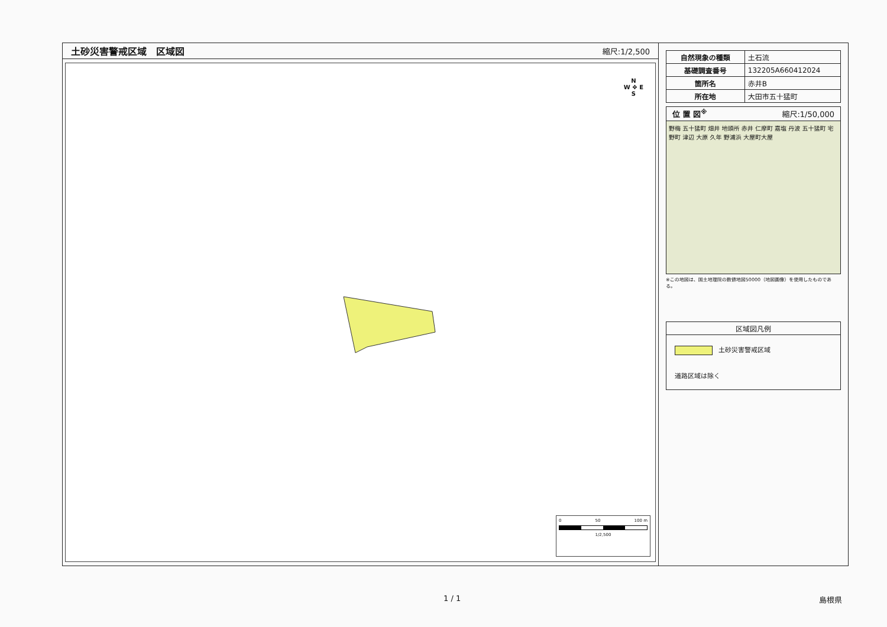土砂災害警戒区域　区域図 縮尺:1/2,500
N
W ✥ E
S
0 50 100 m
1/2,500
| 自然現象の種類 | 土石流 |
| 基礎調査番号 | 132205A660412024 |
| 箇所名 | 赤井B |
| 所在地 | 大田市五十猛町 |
位 置 図<sup>※</sup> 縮尺:1/50,000
野梅 五十猛町 畑井 地頭所 赤井 仁摩町 嘉塩 丹波 五十猛町 宅野町 津辺 大原 久年 野浦浜 大屋町大屋
※この地図は、国土地理院の数値地図50000（地図画像）を使用したものである。
区域図凡例
土砂災害警戒区域
道路区域は除く
1 / 1 島根県